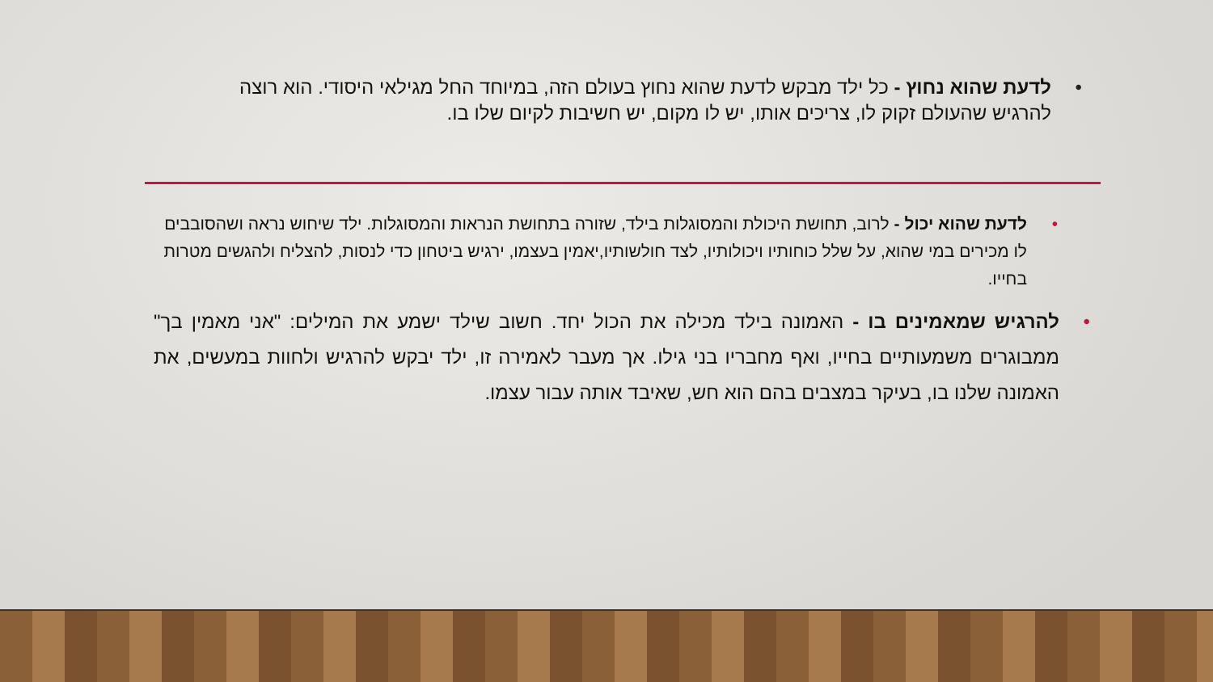• לדעת שהוא נחוץ - כל ילד מבקש לדעת שהוא נחוץ בעולם הזה, במיוחד החל מגילאי היסודי. הוא רוצה להרגיש שהעולם זקוק לו, צריכים אותו, יש לו מקום, יש חשיבות לקיום שלו בו.
• לדעת שהוא יכול - לרוב, תחושת היכולת והמסוגלות בילד, שזורה בתחושת הנראות והמסוגלות. ילד שיחוש נראה ושהסובבים לו מכירים במי שהוא, על שלל כוחותיו ויכולותיו, לצד חולשותיו,יאמין בעצמו, ירגיש ביטחון כדי לנסות, להצליח ולהגשים מטרות בחייו.
• להרגיש שמאמינים בו - האמונה בילד מכילה את הכול יחד. חשוב שילד ישמע את המילים: "אני מאמין בך" ממבוגרים משמעותיים בחייו, ואף מחבריו בני גילו. אך מעבר לאמירה זו, ילד יבקש להרגיש ולחוות במעשים, את האמונה שלנו בו, בעיקר במצבים בהם הוא חש, שאיבד אותה עבור עצמו.